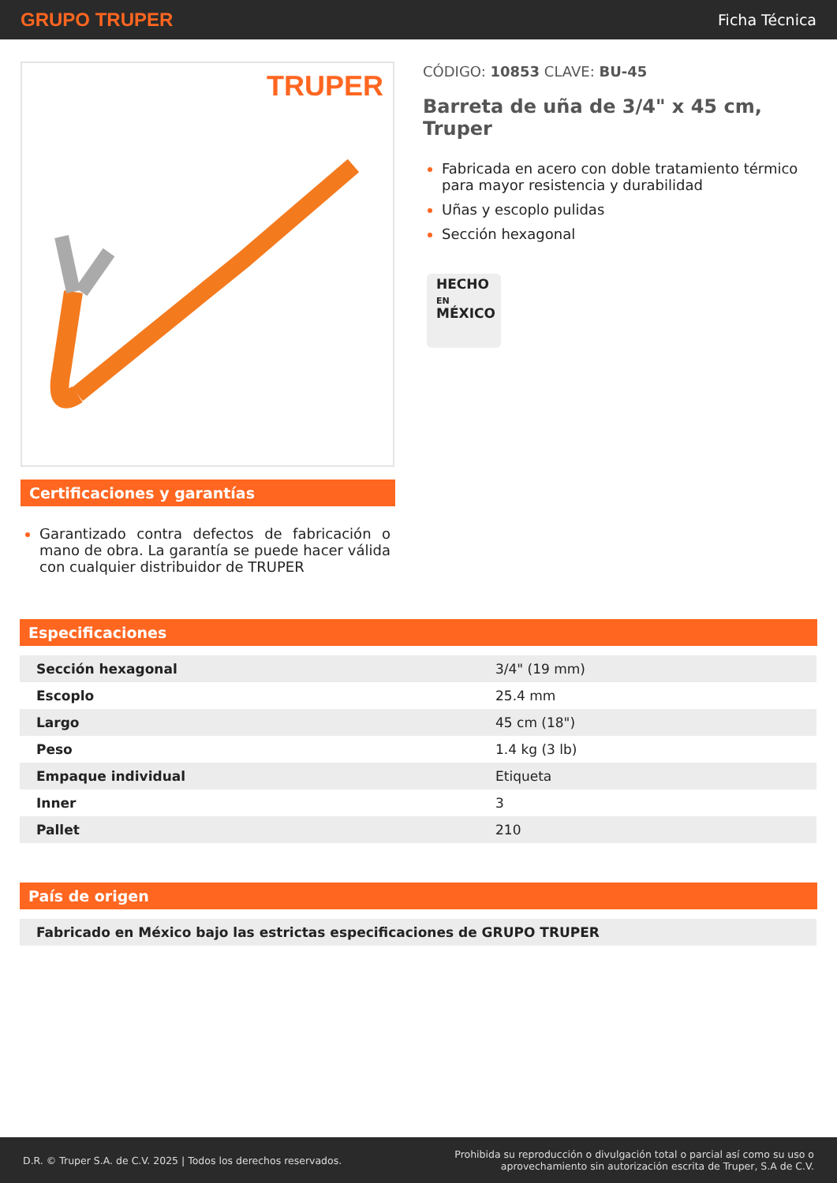GRUPO TRUPER Ficha Técnica
TRUPER
Certificaciones y garantías
Garantizado contra defectos de fabricación o mano de obra. La garantía se puede hacer válida con cualquier distribuidor de TRUPER
CÓDIGO: 10853 CLAVE: BU-45
Barreta de uña de 3/4" x 45 cm, Truper
Fabricada en acero con doble tratamiento térmico para mayor resistencia y durabilidad
Uñas y escoplo pulidas
Sección hexagonal
HECHO
EN
MÉXICO
Especificaciones
| Sección hexagonal | 3/4" (19 mm) |
| Escoplo | 25.4 mm |
| Largo | 45 cm (18") |
| Peso | 1.4 kg (3 lb) |
| Empaque individual | Etiqueta |
| Inner | 3 |
| Pallet | 210 |
País de origen
| Fabricado en México bajo las estrictas especificaciones de GRUPO TRUPER |
D.R. © Truper S.A. de C.V. 2025 | Todos los derechos reservados. Prohibida su reproducción o divulgación total o parcial así como su uso o
aprovechamiento sin autorización escrita de Truper, S.A de C.V.